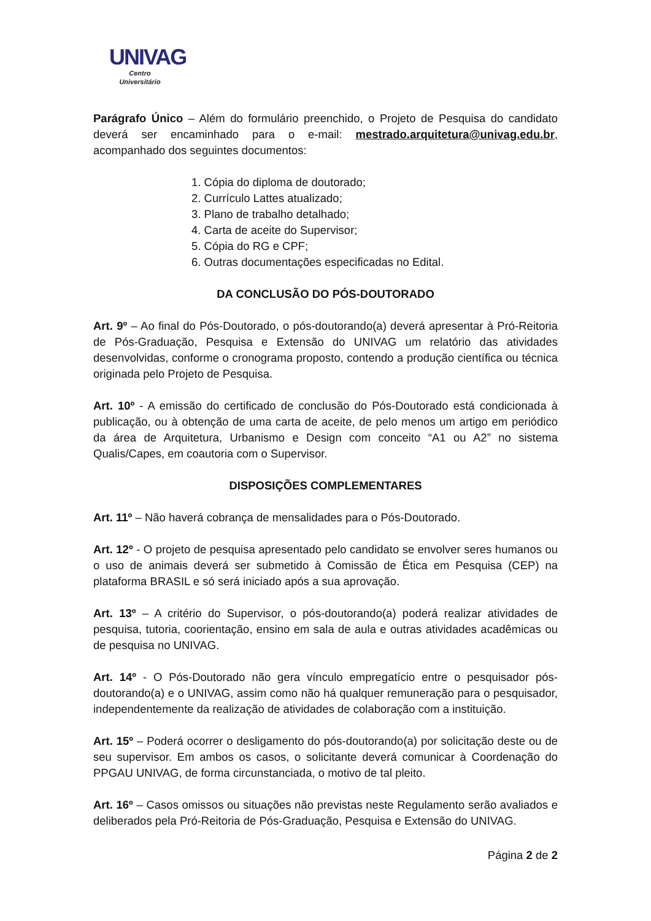UNIVAG
Centro Universitário
Parágrafo Único – Além do formulário preenchido, o Projeto de Pesquisa do candidato deverá ser encaminhado para o e-mail: mestrado.arquitetura@univag.edu.br, acompanhado dos seguintes documentos:
1. Cópia do diploma de doutorado;
2. Currículo Lattes atualizado;
3. Plano de trabalho detalhado;
4. Carta de aceite do Supervisor;
5. Cópia do RG e CPF;
6. Outras documentações especificadas no Edital.
DA CONCLUSÃO DO PÓS-DOUTORADO
Art. 9º – Ao final do Pós-Doutorado, o pós-doutorando(a) deverá apresentar à Pró-Reitoria de Pós-Graduação, Pesquisa e Extensão do UNIVAG um relatório das atividades desenvolvidas, conforme o cronograma proposto, contendo a produção científica ou técnica originada pelo Projeto de Pesquisa.
Art. 10º - A emissão do certificado de conclusão do Pós-Doutorado está condicionada à publicação, ou à obtenção de uma carta de aceite, de pelo menos um artigo em periódico da área de Arquitetura, Urbanismo e Design com conceito “A1 ou A2” no sistema Qualis/Capes, em coautoria com o Supervisor.
DISPOSIÇÕES COMPLEMENTARES
Art. 11º – Não haverá cobrança de mensalidades para o Pós-Doutorado.
Art. 12º - O projeto de pesquisa apresentado pelo candidato se envolver seres humanos ou o uso de animais deverá ser submetido à Comissão de Ética em Pesquisa (CEP) na plataforma BRASIL e só será iniciado após a sua aprovação.
Art. 13º – A critério do Supervisor, o pós-doutorando(a) poderá realizar atividades de pesquisa, tutoria, coorientação, ensino em sala de aula e outras atividades acadêmicas ou de pesquisa no UNIVAG.
Art. 14º - O Pós-Doutorado não gera vínculo empregatício entre o pesquisador pós-doutorando(a) e o UNIVAG, assim como não há qualquer remuneração para o pesquisador, independentemente da realização de atividades de colaboração com a instituição.
Art. 15º – Poderá ocorrer o desligamento do pós-doutorando(a) por solicitação deste ou de seu supervisor. Em ambos os casos, o solicitante deverá comunicar à Coordenação do PPGAU UNIVAG, de forma circunstanciada, o motivo de tal pleito.
Art. 16º – Casos omissos ou situações não previstas neste Regulamento serão avaliados e deliberados pela Pró-Reitoria de Pós-Graduação, Pesquisa e Extensão do UNIVAG.
Página 2 de 2